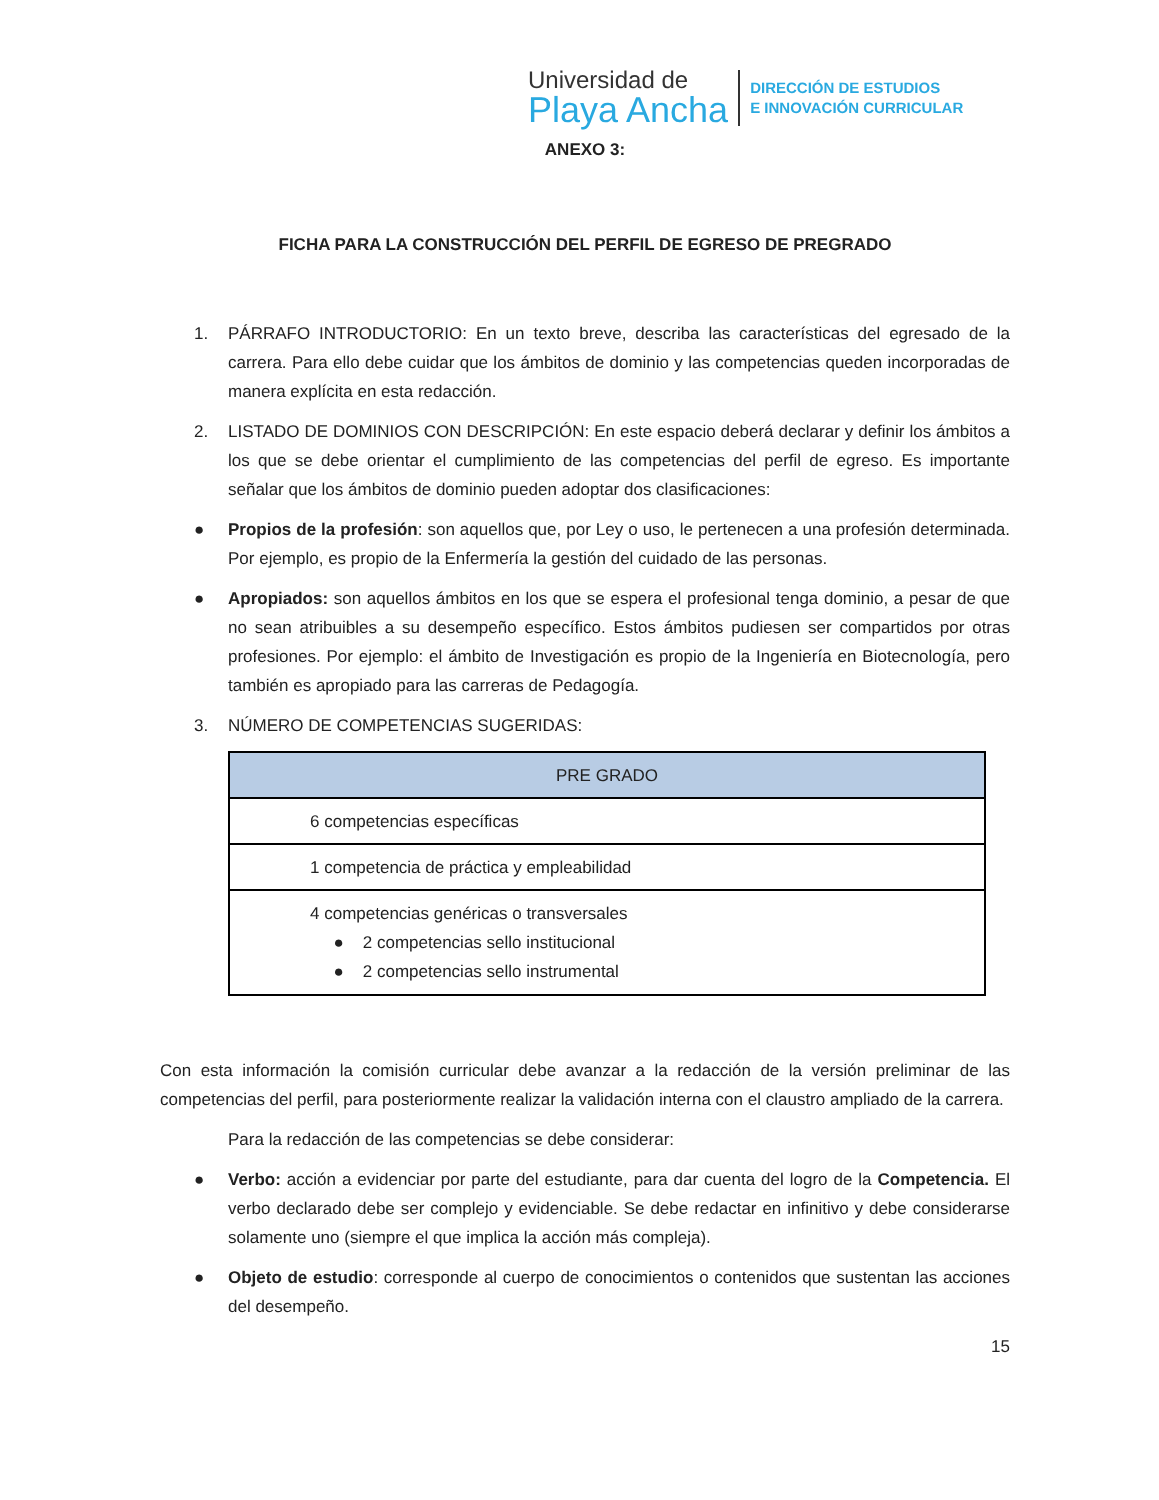Universidad de
Playa Ancha
DIRECCIÓN DE ESTUDIOS
E INNOVACIÓN CURRICULAR
ANEXO 3:
FICHA PARA LA CONSTRUCCIÓN DEL PERFIL DE EGRESO DE PREGRADO
1. PÁRRAFO INTRODUCTORIO: En un texto breve, describa las características del egresado de la carrera. Para ello debe cuidar que los ámbitos de dominio y las competencias queden incorporadas de manera explícita en esta redacción.
2. LISTADO DE DOMINIOS CON DESCRIPCIÓN: En este espacio deberá declarar y definir los ámbitos a los que se debe orientar el cumplimiento de las competencias del perfil de egreso. Es importante señalar que los ámbitos de dominio pueden adoptar dos clasificaciones:
● Propios de la profesión: son aquellos que, por Ley o uso, le pertenecen a una profesión determinada. Por ejemplo, es propio de la Enfermería la gestión del cuidado de las personas.
● Apropiados: son aquellos ámbitos en los que se espera el profesional tenga dominio, a pesar de que no sean atribuibles a su desempeño específico. Estos ámbitos pudiesen ser compartidos por otras profesiones. Por ejemplo: el ámbito de Investigación es propio de la Ingeniería en Biotecnología, pero también es apropiado para las carreras de Pedagogía.
3. NÚMERO DE COMPETENCIAS SUGERIDAS:
| PRE GRADO |
| --- |
| 6 competencias específicas |
| 1 competencia de práctica y empleabilidad |
| 4 competencias genéricas o transversales ● 2 competencias sello institucional ● 2 competencias sello instrumental |
Con esta información la comisión curricular debe avanzar a la redacción de la versión preliminar de las competencias del perfil, para posteriormente realizar la validación interna con el claustro ampliado de la carrera.
Para la redacción de las competencias se debe considerar:
● Verbo: acción a evidenciar por parte del estudiante, para dar cuenta del logro de la Competencia. El verbo declarado debe ser complejo y evidenciable. Se debe redactar en infinitivo y debe considerarse solamente uno (siempre el que implica la acción más compleja).
● Objeto de estudio: corresponde al cuerpo de conocimientos o contenidos que sustentan las acciones del desempeño.
15